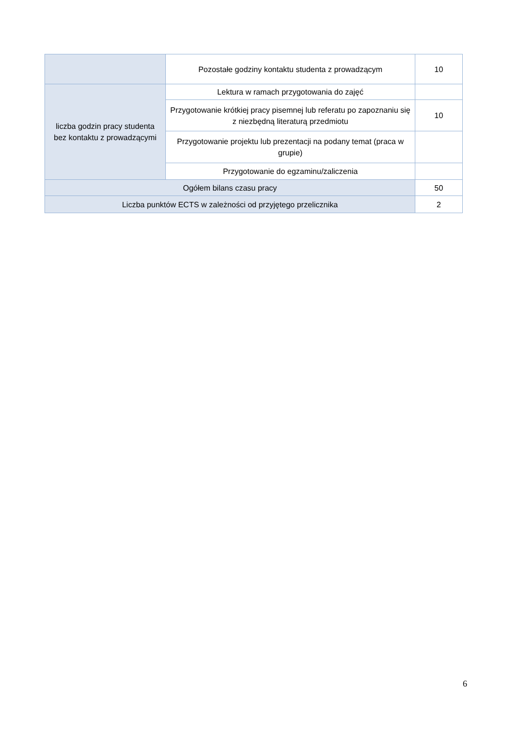| | Pozostałe godziny kontaktu studenta z prowadzącym | 10 |
| liczba godzin pracy studenta bez kontaktu z prowadzącymi | Lektura w ramach przygotowania do zajęć | |
| | Przygotowanie krótkiej pracy pisemnej lub referatu po zapoznaniu się z niezbędną literaturą przedmiotu | 10 |
| | Przygotowanie projektu lub prezentacji na podany temat (praca w grupie) | |
| | Przygotowanie do egzaminu/zaliczenia | |
| Ogółem bilans czasu pracy | | 50 |
| Liczba punktów ECTS w zależności od przyjętego przelicznika | | 2 |
6